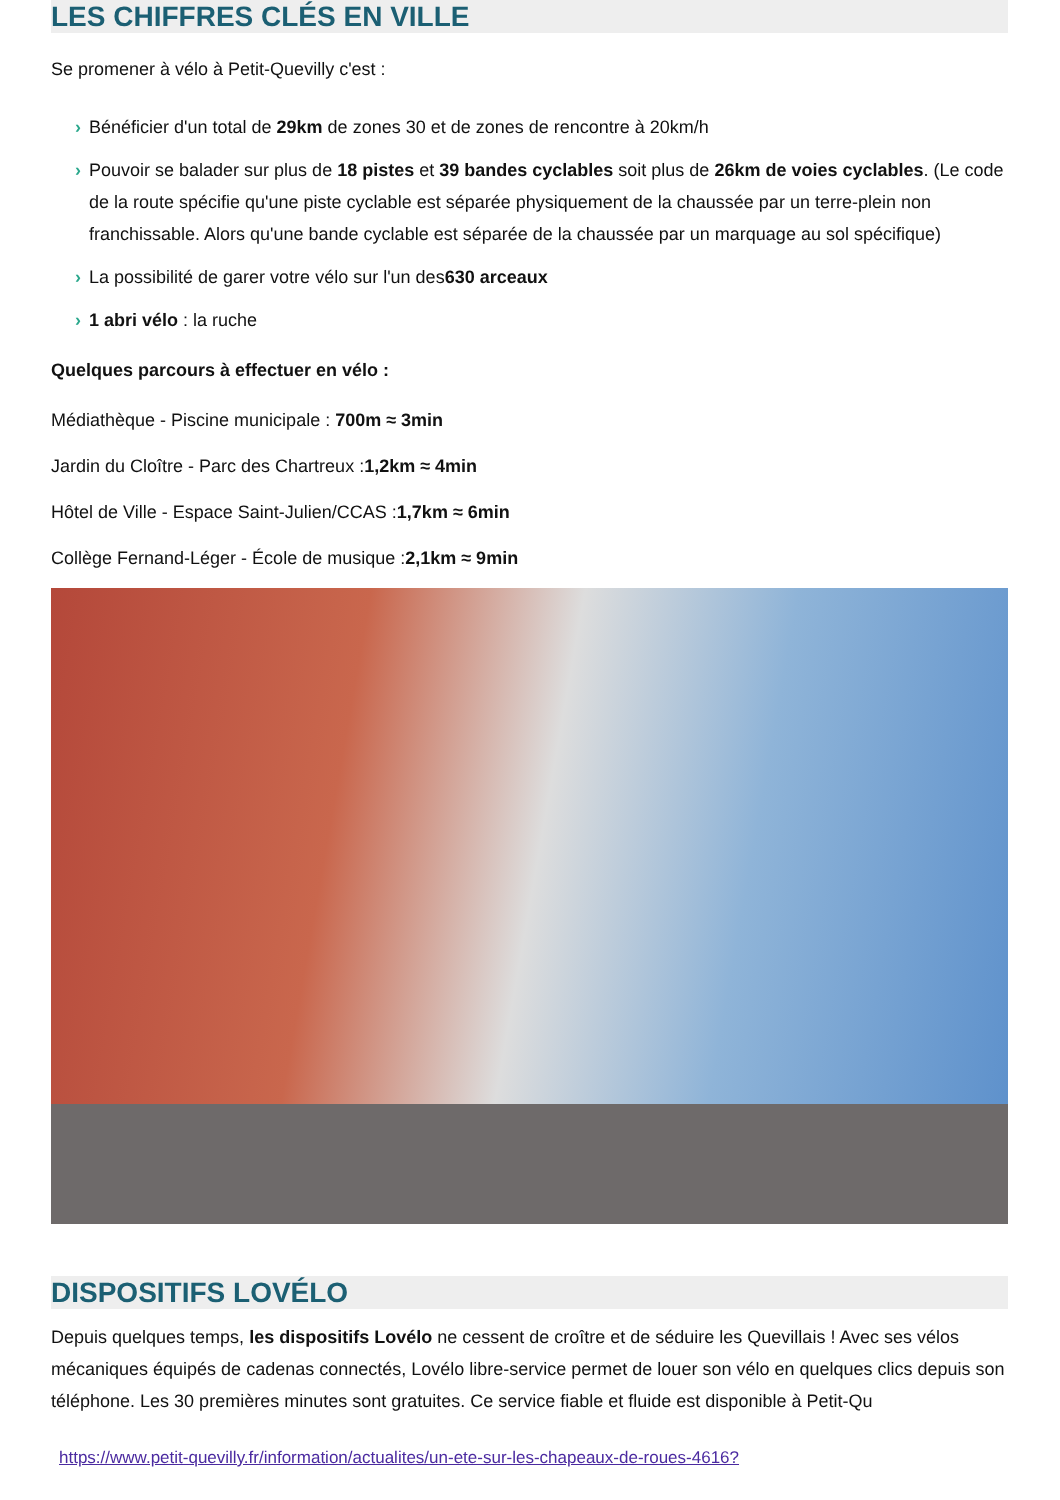LES CHIFFRES CLÉS EN VILLE
Se promener à vélo à Petit-Quevilly c'est :
› Bénéficier d'un total de 29km de zones 30 et de zones de rencontre à 20km/h
› Pouvoir se balader sur plus de 18 pistes et 39 bandes cyclables soit plus de 26km de voies cyclables. (Le code de la route spécifie qu'une piste cyclable est séparée physiquement de la chaussée par un terre-plein non franchissable. Alors qu'une bande cyclable est séparée de la chaussée par un marquage au sol spécifique)
› La possibilité de garer votre vélo sur l'un des630 arceaux
› 1 abri vélo : la ruche
Quelques parcours à effectuer en vélo :
Médiathèque - Piscine municipale : 700m ≈ 3min
Jardin du Cloître - Parc des Chartreux :1,2km ≈ 4min
Hôtel de Ville - Espace Saint-Julien/CCAS :1,7km ≈ 6min
Collège Fernand-Léger - École de musique :2,1km ≈ 9min
DISPOSITIFS LOVÉLO
Depuis quelques temps, les dispositifs Lovélo ne cessent de croître et de séduire les Quevillais ! Avec ses vélos mécaniques équipés de cadenas connectés, Lovélo libre-service permet de louer son vélo en quelques clics depuis son téléphone. Les 30 premières minutes sont gratuites. Ce service fiable et fluide est disponible à Petit-Qu
https://www.petit-quevilly.fr/information/actualites/un-ete-sur-les-chapeaux-de-roues-4616?